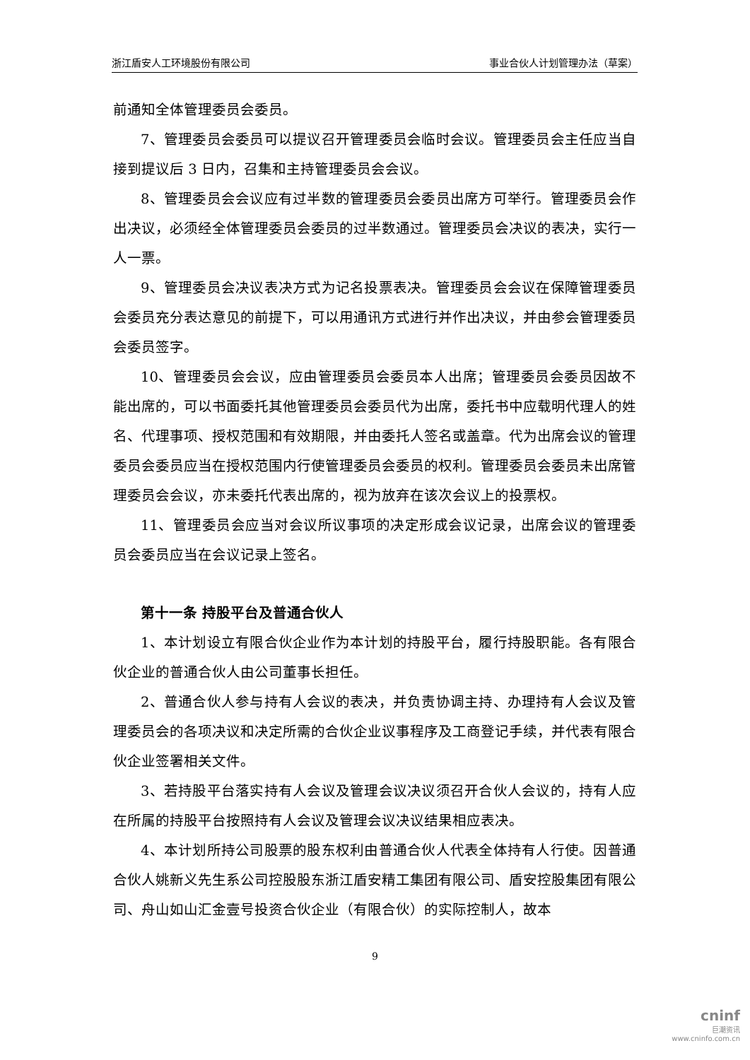浙江盾安人工环境股份有限公司 事业合伙人计划管理办法（草案）
前通知全体管理委员会委员。
7、管理委员会委员可以提议召开管理委员会临时会议。管理委员会主任应当自接到提议后 3 日内，召集和主持管理委员会会议。
8、管理委员会会议应有过半数的管理委员会委员出席方可举行。管理委员会作出决议，必须经全体管理委员会委员的过半数通过。管理委员会决议的表决，实行一人一票。
9、管理委员会决议表决方式为记名投票表决。管理委员会会议在保障管理委员会委员充分表达意见的前提下，可以用通讯方式进行并作出决议，并由参会管理委员会委员签字。
10、管理委员会会议，应由管理委员会委员本人出席；管理委员会委员因故不能出席的，可以书面委托其他管理委员会委员代为出席，委托书中应载明代理人的姓名、代理事项、授权范围和有效期限，并由委托人签名或盖章。代为出席会议的管理委员会委员应当在授权范围内行使管理委员会委员的权利。管理委员会委员未出席管理委员会会议，亦未委托代表出席的，视为放弃在该次会议上的投票权。
11、管理委员会应当对会议所议事项的决定形成会议记录，出席会议的管理委员会委员应当在会议记录上签名。
第十一条 持股平台及普通合伙人
1、本计划设立有限合伙企业作为本计划的持股平台，履行持股职能。各有限合伙企业的普通合伙人由公司董事长担任。
2、普通合伙人参与持有人会议的表决，并负责协调主持、办理持有人会议及管理委员会的各项决议和决定所需的合伙企业议事程序及工商登记手续，并代表有限合伙企业签署相关文件。
3、若持股平台落实持有人会议及管理会议决议须召开合伙人会议的，持有人应在所属的持股平台按照持有人会议及管理会议决议结果相应表决。
4、本计划所持公司股票的股东权利由普通合伙人代表全体持有人行使。因普通合伙人姚新义先生系公司控股股东浙江盾安精工集团有限公司、盾安控股集团有限公司、舟山如山汇金壹号投资合伙企业（有限合伙）的实际控制人，故本
9
cninf
巨潮资讯
www.cninfo.com.cn